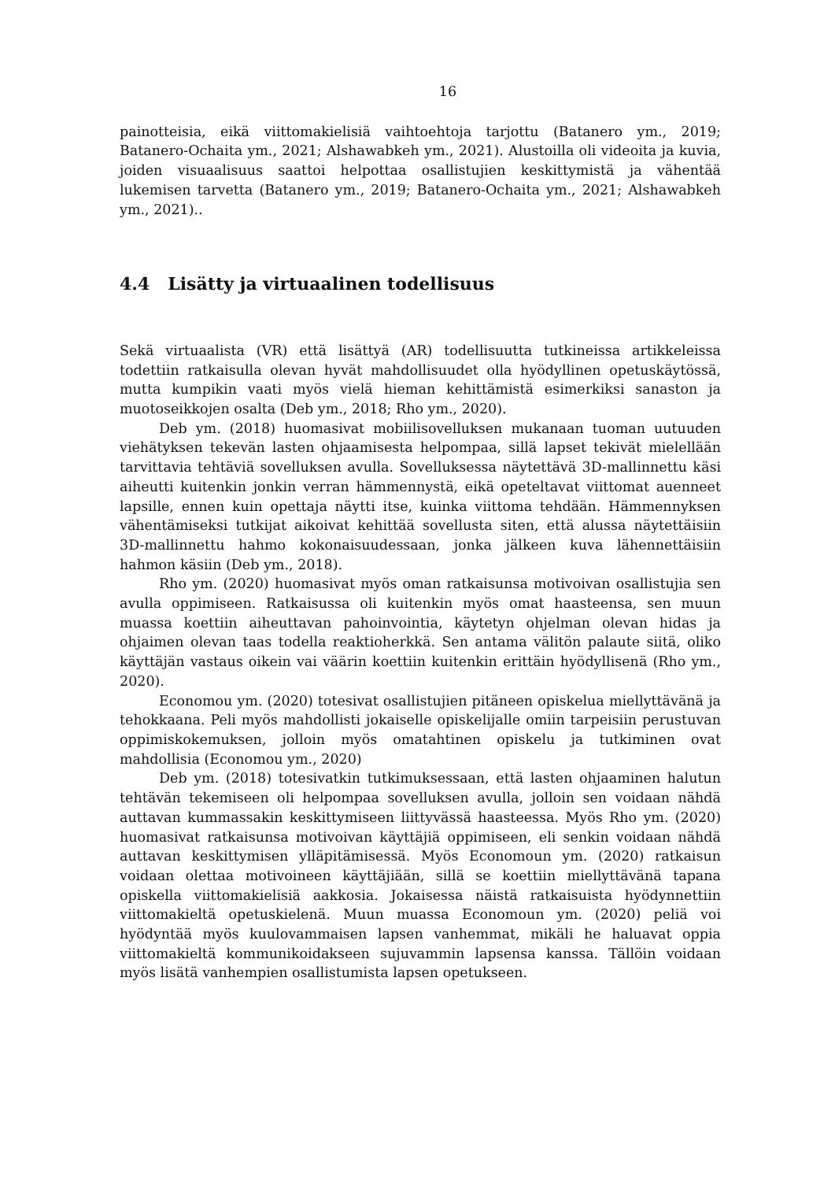16
painotteisia, eikä viittomakielisiä vaihtoehtoja tarjottu (Batanero ym., 2019; Batanero-Ochaita ym., 2021; Alshawabkeh ym., 2021). Alustoilla oli videoita ja kuvia, joiden visuaalisuus saattoi helpottaa osallistujien keskittymistä ja vähentää lukemisen tarvetta (Batanero ym., 2019; Batanero-Ochaita ym., 2021; Alshawabkeh ym., 2021)..
4.4 Lisätty ja virtuaalinen todellisuus
Sekä virtuaalista (VR) että lisättyä (AR) todellisuutta tutkineissa artikkeleissa todettiin ratkaisulla olevan hyvät mahdollisuudet olla hyödyllinen opetuskäytössä, mutta kumpikin vaati myös vielä hieman kehittämistä esimerkiksi sanaston ja muotoseikkojen osalta (Deb ym., 2018; Rho ym., 2020).
Deb ym. (2018) huomasivat mobiilisovelluksen mukanaan tuoman uutuuden viehätyksen tekevän lasten ohjaamisesta helpompaa, sillä lapset tekivät mielellään tarvittavia tehtäviä sovelluksen avulla. Sovelluksessa näytettävä 3D-mallinnettu käsi aiheutti kuitenkin jonkin verran hämmennystä, eikä opeteltavat viittomat auenneet lapsille, ennen kuin opettaja näytti itse, kuinka viittoma tehdään. Hämmennyksen vähentämiseksi tutkijat aikoivat kehittää sovellusta siten, että alussa näytettäisiin 3D-mallinnettu hahmo kokonaisuudessaan, jonka jälkeen kuva lähennettäisiin hahmon käsiin (Deb ym., 2018).
Rho ym. (2020) huomasivat myös oman ratkaisunsa motivoivan osallistujia sen avulla oppimiseen. Ratkaisussa oli kuitenkin myös omat haasteensa, sen muun muassa koettiin aiheuttavan pahoinvointia, käytetyn ohjelman olevan hidas ja ohjaimen olevan taas todella reaktioherkkä. Sen antama välitön palaute siitä, oliko käyttäjän vastaus oikein vai väärin koettiin kuitenkin erittäin hyödyllisenä (Rho ym., 2020).
Economou ym. (2020) totesivat osallistujien pitäneen opiskelua miellyttävänä ja tehokkaana. Peli myös mahdollisti jokaiselle opiskelijalle omiin tarpeisiin perustuvan oppimiskokemuksen, jolloin myös omatahtinen opiskelu ja tutkiminen ovat mahdollisia (Economou ym., 2020)
Deb ym. (2018) totesivatkin tutkimuksessaan, että lasten ohjaaminen halutun tehtävän tekemiseen oli helpompaa sovelluksen avulla, jolloin sen voidaan nähdä auttavan kummassakin keskittymiseen liittyvässä haasteessa. Myös Rho ym. (2020) huomasivat ratkaisunsa motivoivan käyttäjiä oppimiseen, eli senkin voidaan nähdä auttavan keskittymisen ylläpitämisessä. Myös Economoun ym. (2020) ratkaisun voidaan olettaa motivoineen käyttäjiään, sillä se koettiin miellyttävänä tapana opiskella viittomakielisiä aakkosia. Jokaisessa näistä ratkaisuista hyödynnettiin viittomakieltä opetuskielenä. Muun muassa Economoun ym. (2020) peliä voi hyödyntää myös kuulovammaisen lapsen vanhemmat, mikäli he haluavat oppia viittomakieltä kommunikoidakseen sujuvammin lapsensa kanssa. Tällöin voidaan myös lisätä vanhempien osallistumista lapsen opetukseen.